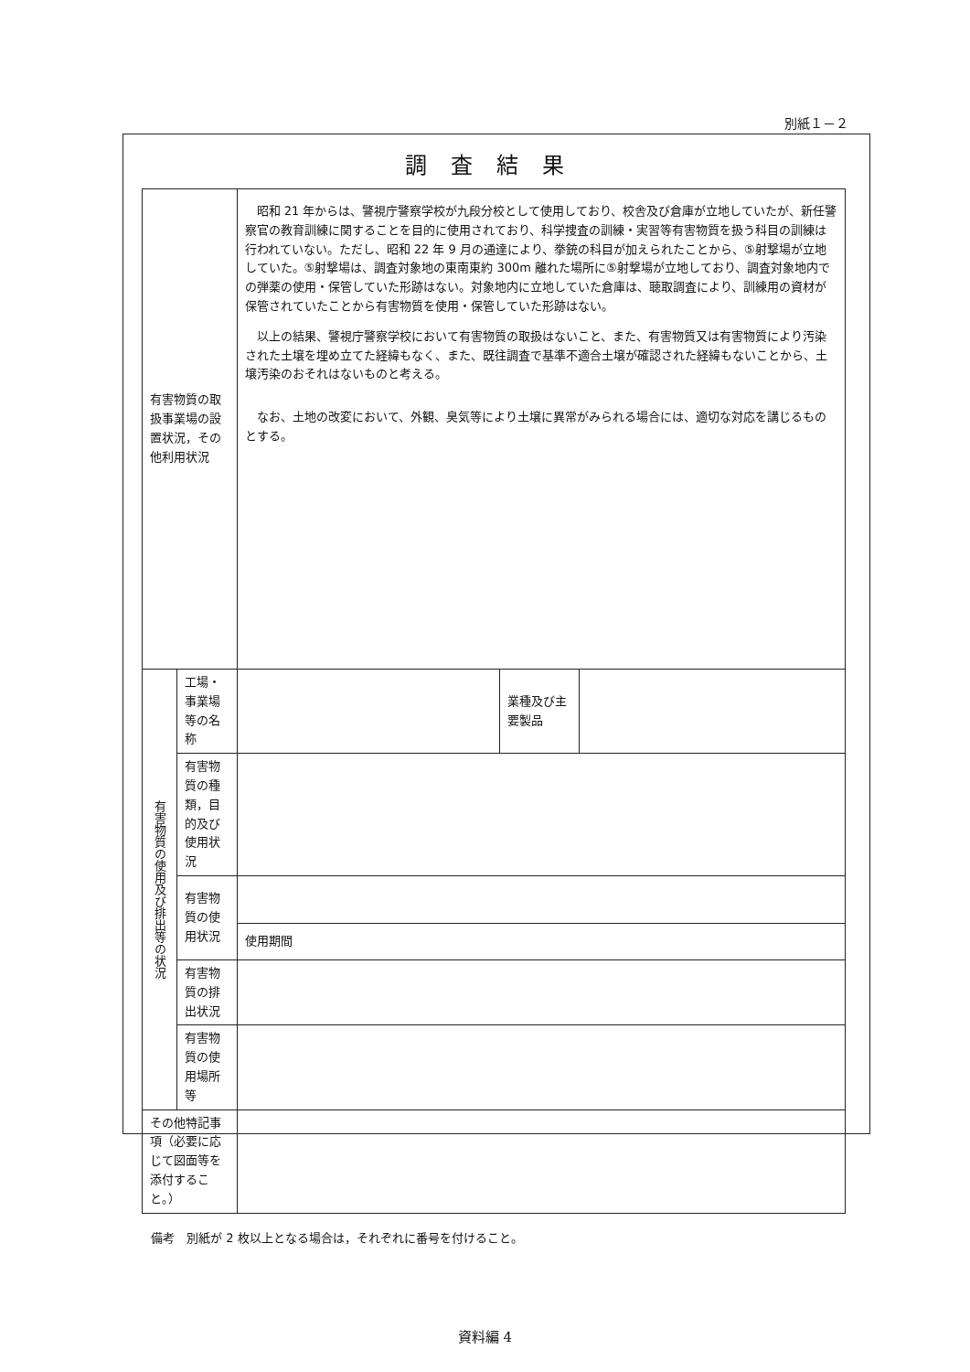別紙１－２
調査結果
| 有害物質の取扱事業場の設置状況，その他利用状況 | | 昭和 21 年からは、警視庁警察学校が九段分校として使用しており、校舎及び倉庫が立地していたが、新任警察官の教育訓練に関することを目的に使用されており、科学捜査の訓練・実習等有害物質を扱う科目の訓練は行われていない。ただし、昭和 22 年 9 月の通達により、拳銃の科目が加えられたことから、⑤射撃場が立地していた。⑤射撃場は、調査対象地の東南東約 300m 離れた場所に⑤射撃場が立地しており、調査対象地内での弾薬の使用・保管していた形跡はない。対象地内に立地していた倉庫は、聴取調査により、訓練用の資材が保管されていたことから有害物質を使用・保管していた形跡はない。 以上の結果、警視庁警察学校において有害物質の取扱はないこと、また、有害物質又は有害物質により汚染された土壌を埋め立てた経緯もなく、また、既往調査で基準不適合土壌が確認された経緯もないことから、土壌汚染のおそれはないものと考える。 なお、土地の改変において、外観、臭気等により土壌に異常がみられる場合には、適切な対応を講じるものとする。 | | |
| 有害物質の使用及び排出等の状況 | 工場・事業場等の名称 | | 業種及び主要製品 | |
| | 有害物質の種類，目的及び使用状況 | | | |
| | 有害物質の使用状況 | | | |
| | | 使用期間 | | |
| | 有害物質の排出状況 | | | |
| | 有害物質の使用場所等 | | | |
| その他特記事項（必要に応じて図面等を添付すること。） | | | | |
備考　別紙が 2 枚以上となる場合は，それぞれに番号を付けること。
資料編 4